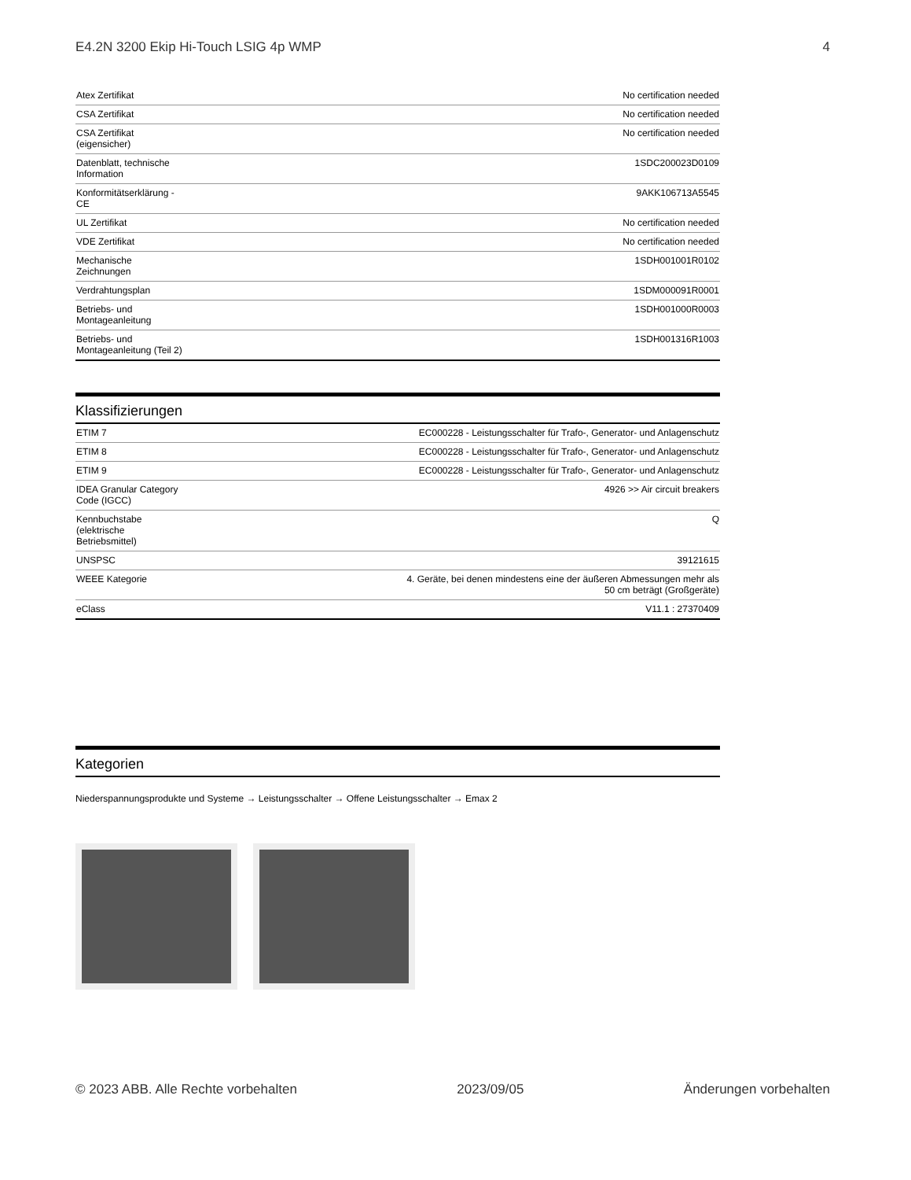E4.2N 3200 Ekip Hi-Touch LSIG 4p WMP 4
| Atex Zertifikat | No certification needed |
| CSA Zertifikat | No certification needed |
| CSA Zertifikat (eigensicher) | No certification needed |
| Datenblatt, technische Information | 1SDC200023D0109 |
| Konformitätserklärung - CE | 9AKK106713A5545 |
| UL Zertifikat | No certification needed |
| VDE Zertifikat | No certification needed |
| Mechanische Zeichnungen | 1SDH001001R0102 |
| Verdrahtungsplan | 1SDM000091R0001 |
| Betriebs- und Montageanleitung | 1SDH001000R0003 |
| Betriebs- und Montageanleitung (Teil 2) | 1SDH001316R1003 |
Klassifizierungen
| ETIM 7 | EC000228 - Leistungsschalter für Trafo-, Generator- und Anlagenschutz |
| ETIM 8 | EC000228 - Leistungsschalter für Trafo-, Generator- und Anlagenschutz |
| ETIM 9 | EC000228 - Leistungsschalter für Trafo-, Generator- und Anlagenschutz |
| IDEA Granular Category Code (IGCC) | 4926 >> Air circuit breakers |
| Kennbuchstabe (elektrische Betriebsmittel) | Q |
| UNSPSC | 39121615 |
| WEEE Kategorie | 4. Geräte, bei denen mindestens eine der äußeren Abmessungen mehr als 50 cm beträgt (Großgeräte) |
| eClass | V11.1 : 27370409 |
Kategorien
Niederspannungsprodukte und Systeme → Leistungsschalter → Offene Leistungsschalter → Emax 2
© 2023 ABB. Alle Rechte vorbehalten 2023/09/05 Änderungen vorbehalten